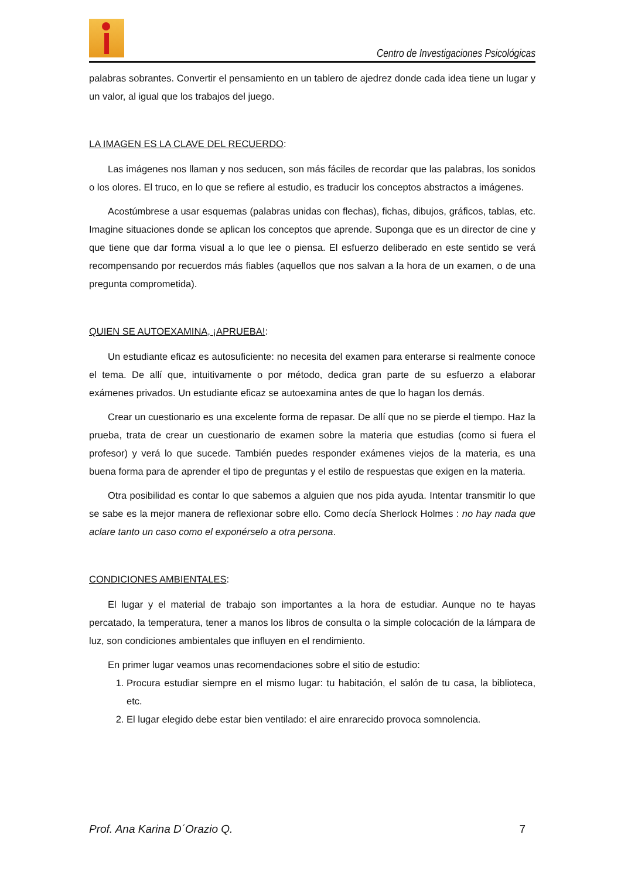Centro de Investigaciones Psicológicas
palabras sobrantes. Convertir el pensamiento en un tablero de ajedrez donde cada idea tiene un lugar y un valor, al igual que los trabajos del juego.
LA IMAGEN ES LA CLAVE DEL RECUERDO:
Las imágenes nos llaman y nos seducen, son más fáciles de recordar que las palabras, los sonidos o los olores. El truco, en lo que se refiere al estudio, es traducir los conceptos abstractos a imágenes.
Acostúmbrese a usar esquemas (palabras unidas con flechas), fichas, dibujos, gráficos, tablas, etc. Imagine situaciones donde se aplican los conceptos que aprende. Suponga que es un director de cine y que tiene que dar forma visual a lo que lee o piensa. El esfuerzo deliberado en este sentido se verá recompensando por recuerdos más fiables (aquellos que nos salvan a la hora de un examen, o de una pregunta comprometida).
QUIEN SE AUTOEXAMINA, ¡APRUEBA!:
Un estudiante eficaz es autosuficiente: no necesita del examen para enterarse si realmente conoce el tema. De allí que, intuitivamente o por método, dedica gran parte de su esfuerzo a elaborar exámenes privados. Un estudiante eficaz se autoexamina antes de que lo hagan los demás.
Crear un cuestionario es una excelente forma de repasar. De allí que no se pierde el tiempo. Haz la prueba, trata de crear un cuestionario de examen sobre la materia que estudias (como si fuera el profesor) y verá lo que sucede. También puedes responder exámenes viejos de la materia, es una buena forma para de aprender el tipo de preguntas y el estilo de respuestas que exigen en la materia.
Otra posibilidad es contar lo que sabemos a alguien que nos pida ayuda. Intentar transmitir lo que se sabe es la mejor manera de reflexionar sobre ello. Como decía Sherlock Holmes : no hay nada que aclare tanto un caso como el exponérselo a otra persona.
CONDICIONES AMBIENTALES:
El lugar y el material de trabajo son importantes a la hora de estudiar. Aunque no te hayas percatado, la temperatura, tener a manos los libros de consulta o la simple colocación de la lámpara de luz, son condiciones ambientales que influyen en el rendimiento.
En primer lugar veamos unas recomendaciones sobre el sitio de estudio:
1. Procura estudiar siempre en el mismo lugar: tu habitación, el salón de tu casa, la biblioteca, etc.
2. El lugar elegido debe estar bien ventilado: el aire enrarecido provoca somnolencia.
Prof. Ana Karina D´Orazio Q. 7